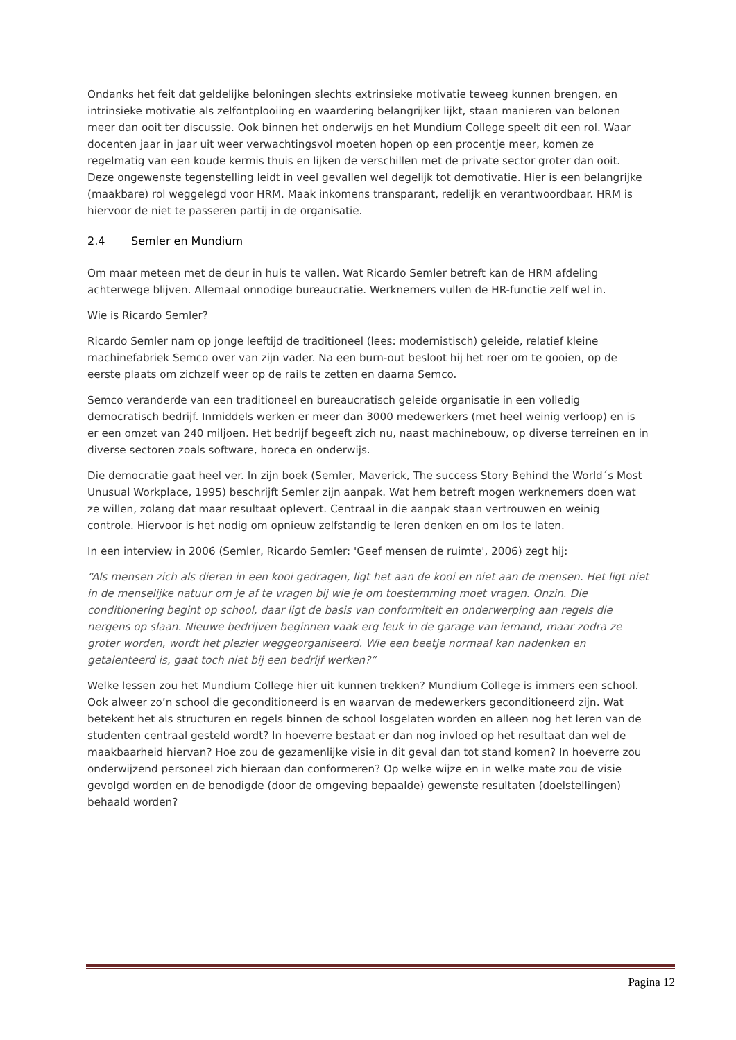Ondanks het feit dat geldelijke beloningen slechts extrinsieke motivatie teweeg kunnen brengen, en intrinsieke motivatie als zelfontplooiing en waardering belangrijker lijkt, staan manieren van belonen meer dan ooit ter discussie. Ook binnen het onderwijs en het Mundium College speelt dit een rol. Waar docenten jaar in jaar uit weer verwachtingsvol moeten hopen op een procentje meer, komen ze regelmatig van een koude kermis thuis en lijken de verschillen met de private sector groter dan ooit. Deze ongewenste tegenstelling leidt in veel gevallen wel degelijk tot demotivatie. Hier is een belangrijke (maakbare) rol weggelegd voor HRM. Maak inkomens transparant, redelijk en verantwoordbaar. HRM is hiervoor de niet te passeren partij in de organisatie.
2.4 Semler en Mundium
Om maar meteen met de deur in huis te vallen. Wat Ricardo Semler betreft kan de HRM afdeling achterwege blijven. Allemaal onnodige bureaucratie. Werknemers vullen de HR-functie zelf wel in.
Wie is Ricardo Semler?
Ricardo Semler nam op jonge leeftijd de traditioneel (lees: modernistisch) geleide, relatief kleine machinefabriek Semco over van zijn vader. Na een burn-out besloot hij het roer om te gooien, op de eerste plaats om zichzelf weer op de rails te zetten en daarna Semco.
Semco veranderde van een traditioneel en bureaucratisch geleide organisatie in een volledig democratisch bedrijf. Inmiddels werken er meer dan 3000 medewerkers (met heel weinig verloop) en is er een omzet van 240 miljoen. Het bedrijf begeeft zich nu, naast machinebouw, op diverse terreinen en in diverse sectoren zoals software, horeca en onderwijs.
Die democratie gaat heel ver. In zijn boek (Semler, Maverick, The success Story Behind the World´s Most Unusual Workplace, 1995) beschrijft Semler zijn aanpak. Wat hem betreft mogen werknemers doen wat ze willen, zolang dat maar resultaat oplevert. Centraal in die aanpak staan vertrouwen en weinig controle. Hiervoor is het nodig om opnieuw zelfstandig te leren denken en om los te laten.
In een interview in 2006 (Semler, Ricardo Semler: 'Geef mensen de ruimte', 2006) zegt hij:
“Als mensen zich als dieren in een kooi gedragen, ligt het aan de kooi en niet aan de mensen. Het ligt niet in de menselijke natuur om je af te vragen bij wie je om toestemming moet vragen. Onzin. Die conditionering begint op school, daar ligt de basis van conformiteit en onderwerping aan regels die nergens op slaan. Nieuwe bedrijven beginnen vaak erg leuk in de garage van iemand, maar zodra ze groter worden, wordt het plezier weggeorganiseerd. Wie een beetje normaal kan nadenken en getalenteerd is, gaat toch niet bij een bedrijf werken?”
Welke lessen zou het Mundium College hier uit kunnen trekken? Mundium College is immers een school. Ook alweer zo’n school die geconditioneerd is en waarvan de medewerkers geconditioneerd zijn. Wat betekent het als structuren en regels binnen de school losgelaten worden en alleen nog het leren van de studenten centraal gesteld wordt? In hoeverre bestaat er dan nog invloed op het resultaat dan wel de maakbaarheid hiervan? Hoe zou de gezamenlijke visie in dit geval dan tot stand komen? In hoeverre zou onderwijzend personeel zich hieraan dan conformeren? Op welke wijze en in welke mate zou de visie gevolgd worden en de benodigde (door de omgeving bepaalde) gewenste resultaten (doelstellingen) behaald worden?
Pagina 12